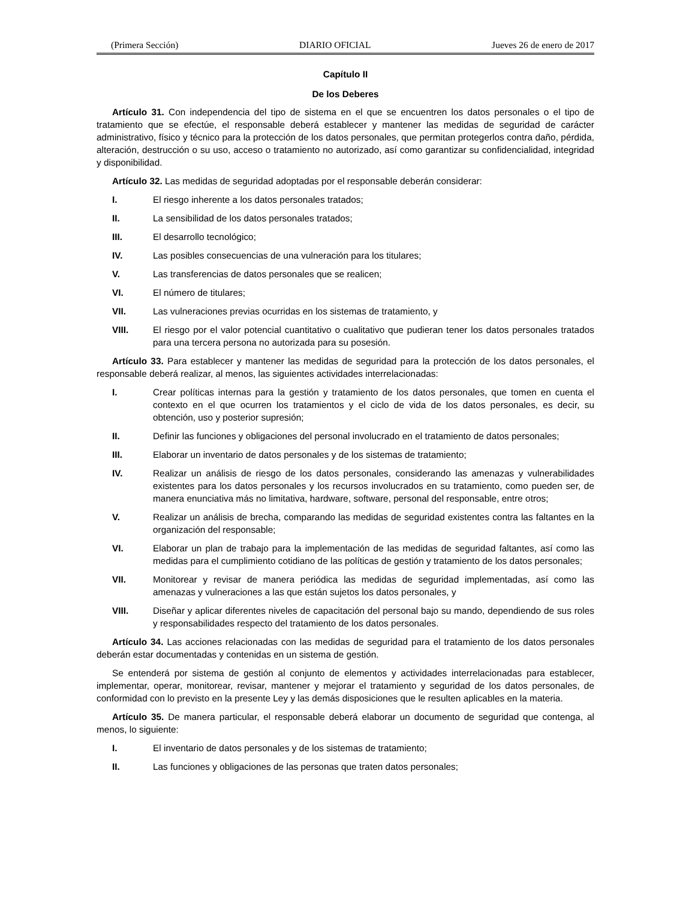(Primera Sección) DIARIO OFICIAL Jueves 26 de enero de 2017
Capítulo II
De los Deberes
Artículo 31. Con independencia del tipo de sistema en el que se encuentren los datos personales o el tipo de tratamiento que se efectúe, el responsable deberá establecer y mantener las medidas de seguridad de carácter administrativo, físico y técnico para la protección de los datos personales, que permitan protegerlos contra daño, pérdida, alteración, destrucción o su uso, acceso o tratamiento no autorizado, así como garantizar su confidencialidad, integridad y disponibilidad.
Artículo 32. Las medidas de seguridad adoptadas por el responsable deberán considerar:
I. El riesgo inherente a los datos personales tratados;
II. La sensibilidad de los datos personales tratados;
III. El desarrollo tecnológico;
IV. Las posibles consecuencias de una vulneración para los titulares;
V. Las transferencias de datos personales que se realicen;
VI. El número de titulares;
VII. Las vulneraciones previas ocurridas en los sistemas de tratamiento, y
VIII. El riesgo por el valor potencial cuantitativo o cualitativo que pudieran tener los datos personales tratados para una tercera persona no autorizada para su posesión.
Artículo 33. Para establecer y mantener las medidas de seguridad para la protección de los datos personales, el responsable deberá realizar, al menos, las siguientes actividades interrelacionadas:
I. Crear políticas internas para la gestión y tratamiento de los datos personales, que tomen en cuenta el contexto en el que ocurren los tratamientos y el ciclo de vida de los datos personales, es decir, su obtención, uso y posterior supresión;
II. Definir las funciones y obligaciones del personal involucrado en el tratamiento de datos personales;
III. Elaborar un inventario de datos personales y de los sistemas de tratamiento;
IV. Realizar un análisis de riesgo de los datos personales, considerando las amenazas y vulnerabilidades existentes para los datos personales y los recursos involucrados en su tratamiento, como pueden ser, de manera enunciativa más no limitativa, hardware, software, personal del responsable, entre otros;
V. Realizar un análisis de brecha, comparando las medidas de seguridad existentes contra las faltantes en la organización del responsable;
VI. Elaborar un plan de trabajo para la implementación de las medidas de seguridad faltantes, así como las medidas para el cumplimiento cotidiano de las políticas de gestión y tratamiento de los datos personales;
VII. Monitorear y revisar de manera periódica las medidas de seguridad implementadas, así como las amenazas y vulneraciones a las que están sujetos los datos personales, y
VIII. Diseñar y aplicar diferentes niveles de capacitación del personal bajo su mando, dependiendo de sus roles y responsabilidades respecto del tratamiento de los datos personales.
Artículo 34. Las acciones relacionadas con las medidas de seguridad para el tratamiento de los datos personales deberán estar documentadas y contenidas en un sistema de gestión.
Se entenderá por sistema de gestión al conjunto de elementos y actividades interrelacionadas para establecer, implementar, operar, monitorear, revisar, mantener y mejorar el tratamiento y seguridad de los datos personales, de conformidad con lo previsto en la presente Ley y las demás disposiciones que le resulten aplicables en la materia.
Artículo 35. De manera particular, el responsable deberá elaborar un documento de seguridad que contenga, al menos, lo siguiente:
I. El inventario de datos personales y de los sistemas de tratamiento;
II. Las funciones y obligaciones de las personas que traten datos personales;